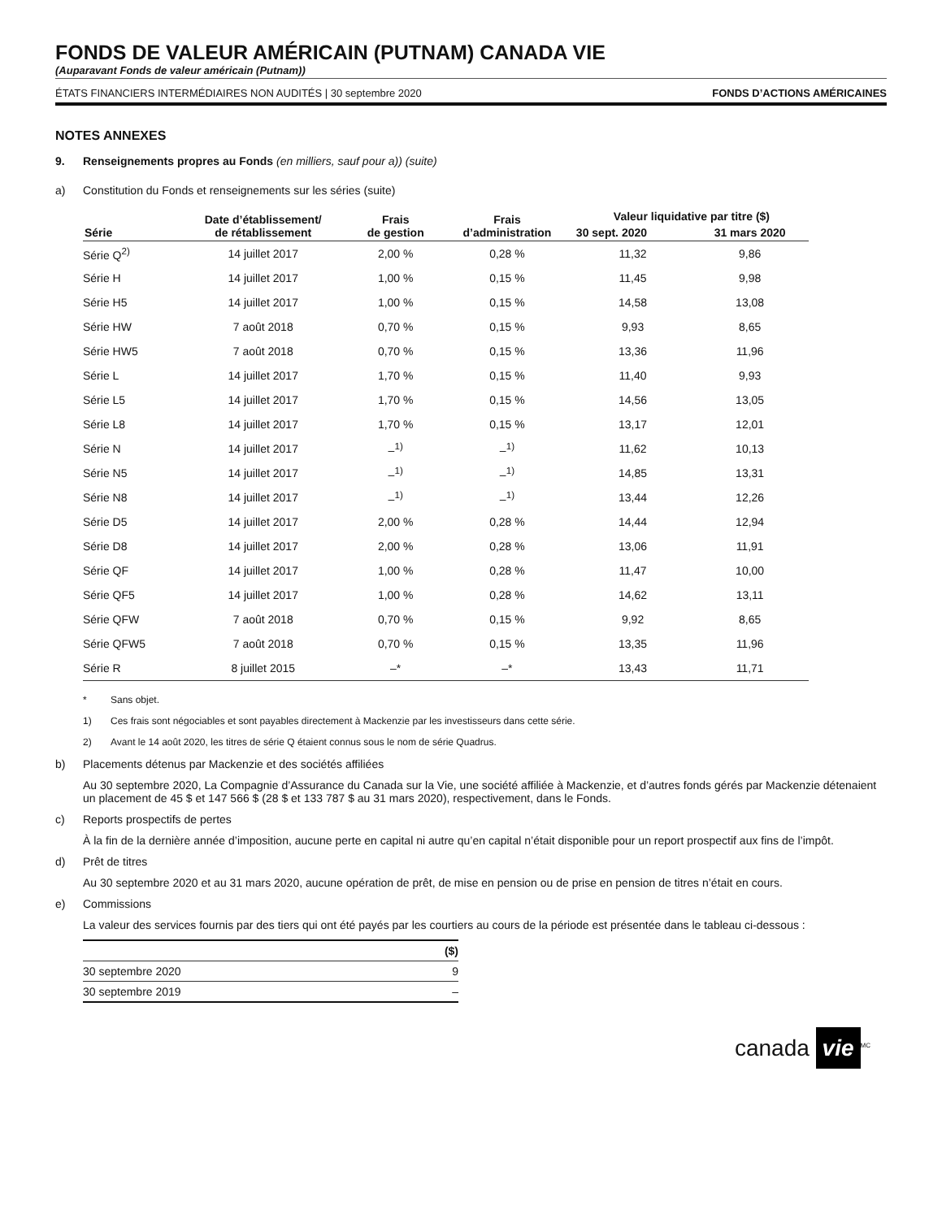FONDS DE VALEUR AMÉRICAIN (PUTNAM) CANADA VIE
(Auparavant Fonds de valeur américain (Putnam))
ÉTATS FINANCIERS INTERMÉDIAIRES NON AUDITÉS | 30 septembre 2020 FONDS D’ACTIONS AMÉRICAINES
NOTES ANNEXES
9. Renseignements propres au Fonds (en milliers, sauf pour a)) (suite)
a) Constitution du Fonds et renseignements sur les séries (suite)
| Série | Date d’établissement/ de rétablissement | Frais de gestion | Frais d’administration | Valeur liquidative par titre ($) | |
| --- | --- | --- | --- | --- | --- |
| | | | | 30 sept. 2020 | 31 mars 2020 |
| Série Q<sup>2)</sup> | 14 juillet 2017 | 2,00 % | 0,28 % | 11,32 | 9,86 |
| Série H | 14 juillet 2017 | 1,00 % | 0,15 % | 11,45 | 9,98 |
| Série H5 | 14 juillet 2017 | 1,00 % | 0,15 % | 14,58 | 13,08 |
| Série HW | 7 août 2018 | 0,70 % | 0,15 % | 9,93 | 8,65 |
| Série HW5 | 7 août 2018 | 0,70 % | 0,15 % | 13,36 | 11,96 |
| Série L | 14 juillet 2017 | 1,70 % | 0,15 % | 11,40 | 9,93 |
| Série L5 | 14 juillet 2017 | 1,70 % | 0,15 % | 14,56 | 13,05 |
| Série L8 | 14 juillet 2017 | 1,70 % | 0,15 % | 13,17 | 12,01 |
| Série N | 14 juillet 2017 | –<sup>1)</sup> | –<sup>1)</sup> | 11,62 | 10,13 |
| Série N5 | 14 juillet 2017 | –<sup>1)</sup> | –<sup>1)</sup> | 14,85 | 13,31 |
| Série N8 | 14 juillet 2017 | –<sup>1)</sup> | –<sup>1)</sup> | 13,44 | 12,26 |
| Série D5 | 14 juillet 2017 | 2,00 % | 0,28 % | 14,44 | 12,94 |
| Série D8 | 14 juillet 2017 | 2,00 % | 0,28 % | 13,06 | 11,91 |
| Série QF | 14 juillet 2017 | 1,00 % | 0,28 % | 11,47 | 10,00 |
| Série QF5 | 14 juillet 2017 | 1,00 % | 0,28 % | 14,62 | 13,11 |
| Série QFW | 7 août 2018 | 0,70 % | 0,15 % | 9,92 | 8,65 |
| Série QFW5 | 7 août 2018 | 0,70 % | 0,15 % | 13,35 | 11,96 |
| Série R | 8 juillet 2015 | –* | –* | 13,43 | 11,71 |
* Sans objet.
1) Ces frais sont négociables et sont payables directement à Mackenzie par les investisseurs dans cette série.
2) Avant le 14 août 2020, les titres de série Q étaient connus sous le nom de série Quadrus.
b) Placements détenus par Mackenzie et des sociétés affiliées
Au 30 septembre 2020, La Compagnie d’Assurance du Canada sur la Vie, une société affiliée à Mackenzie, et d’autres fonds gérés par Mackenzie détenaient un placement de 45 $ et 147 566 $ (28 $ et 133 787 $ au 31 mars 2020), respectivement, dans le Fonds.
c) Reports prospectifs de pertes
À la fin de la dernière année d’imposition, aucune perte en capital ni autre qu’en capital n’était disponible pour un report prospectif aux fins de l’impôt.
d) Prêt de titres
Au 30 septembre 2020 et au 31 mars 2020, aucune opération de prêt, de mise en pension ou de prise en pension de titres n’était en cours.
e) Commissions
La valeur des services fournis par des tiers qui ont été payés par les courtiers au cours de la période est présentée dans le tableau ci-dessous :
| | ($) |
| --- | --- |
| 30 septembre 2020 | 9 |
| 30 septembre 2019 | – |
canada vie<sup>MC</sup>